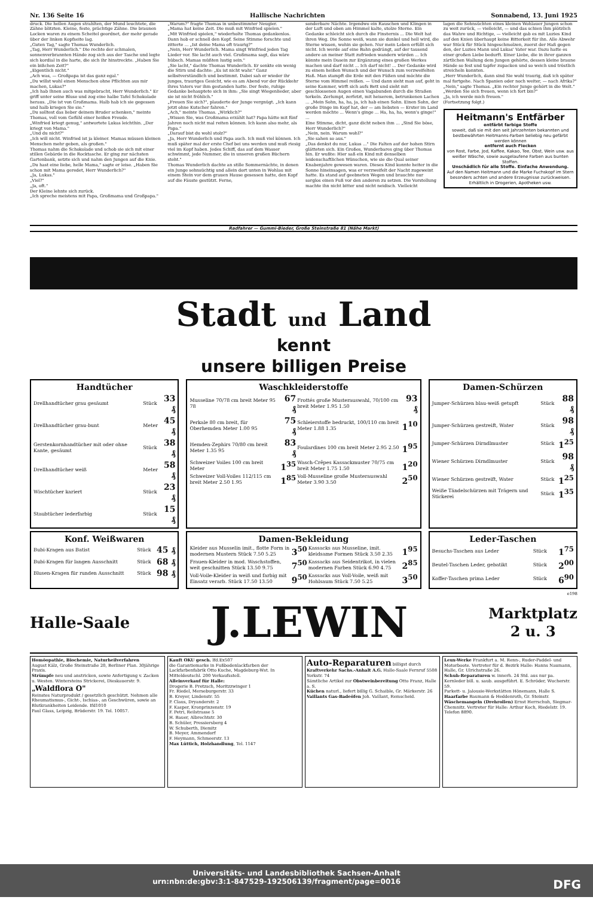Nr. 136 Seite 16 Hallische Nachrichten Sonnabend, 13. Juni 1925
druck. Die hellen Augen strahlten, der Mund leuchtete, die Zähne blitzten. Kleine, feste, prächtige Zähne. Die braunen Locken waren zu einem Scheitel geordnet, der mehr gerade über der linken Kopfseite lag.
„Guten Tag," sagte Thomas Wunderlich.
„Tag, Herr Wunderlich." Die rechte der schmalen, sonnenverbrannten Hände zog sich aus der Tasche und legte sich kordial in die harte, die sich ihr hinstreckte. „Haben Sie ein bißchen Zeit?"
„Eigentlich nicht."
„Ach was, — Großpapa ist das ganz egal."
„Du willst wohl einen Menschen ohne Pflichten aus mir machen, Lukas?"
„Ich hab Ihnen auch was mitgebracht, Herr Wunderlich." Er griff unter seine Bluse und zog eine halbe Tafel Schokolade heraus. „Die ist von Großmama. Halb hab ich sie gegessen und halb kriegen Sie sie."
„Du solltest das lieber deinem Bruder schenken," meinte Thomas, voll vom Gefühl einer heißen Freude.
„Winfried kriegt genug," antwortete Lukas leichthin. „Der kriegt von Mama."
„Und du nicht?"
„Ich will nicht. Winfried ist ja kleiner. Mamas müssen kleinen Menschen mehr geben, als großen."
Thomas nahm die Schokolade und schob sie sich mit einer stillen Gebärde in die Rocktasche. Er ging zur nächsten Gartenbank, setzte sich und nahm den Jungen auf die Knie.
„Du hast eine liebe, helle Mama," sagte er leise. „Haben Sie schon mit Mama geredet, Herr Wunderlich?"
„Ja, Lukas."
„Viel?"
„Ja, oft."
Der Kleine lehnte sich zurück.
„Ich spreche meistens mit Papa, Großmama und Großpapa."
„Warum?" fragte Thomas in unbestimmter Neugier.
„Mama hat keine Zeit. Die muß mit Winfried spielen."
„Mit Winfried spielen," wiederholte Thomas gedankenlos. Dann hob er schnell den Kopf. Seine Stimme forschte und zitterte ... „Ist deine Mama oft traurig?"
„Nein, Herr Wunderlich. Mama singt Winfried jeden Tag Lieder vor. Sie lacht auch viel. Großmama sagt, das wäre hübsch. Mamas müßten lustig sein."
„Sie lacht," dachte Thomas Wunderlich. Er senkte ein wenig die Stirn und dachte: „Es ist nicht wahr." Ganz selbstverständlich und bestimmt. Dabei sah er wieder ihr junges, trauriges Gesicht, wie es am Abend vor der Rückkehr ihres Vaters vor ihm gestanden hatte. Der feste, ruhige Gedanke behauptete sich in ihm: „Sie singt Wiegenlieder, aber sie ist nicht fröhlich."
„Freuen Sie sich?", plauderte der Junge vergnügt. „Ich kann jetzt ohne Kutscher fahren."
„Ach," meinte Thomas. „Wirklich?"
„Wissen Sie, was Großmama erzählt hat? Papa hätte mit fünf Jahren noch nicht mal reiten können. Ich kann also mehr, als Papa."
„Darauf bist du wohl stolz?"
„Ja, Herr Wunderlich und Papa auch. Ich muß viel können. Ich muß später mal der erste Chef bei uns werden und muß riesig viel im Kopf haben. Jedes Schiff, das auf dem Wasser schwimmt, jede Nummer, die in unseren großen Büchern steht."
Thomas Wunderlich dachte an stille Sommernächte, in denen ein Junge sehnsüchtig und allein dort unten in Wohlau mit einem Stein vor dem grauen Hause gesessen hatte, den Kopf auf die Fäuste gestützt. Ferne,
sonderbare Nächte. Irgendwo ein Rauschen und Klingen in der Luft und oben am Himmel kalte, stolze Sterne. Ein Gedanke schleicht sich durch die Finsternis ... Die Welt hat ihren Weg. Die Sonne weiß, wann sie dunkel und hell wird, die Sterne wissen, wohin sie gehen. Nur mein Leben erfüllt sich nicht. Ich werde auf eine Bahn gedrängt, auf der tausend andere an meiner Statt zufrieden wandern würden ... Ich könnte mein Dasein zur Ergänzung eines großen Werkes machen und darf nicht ... Ich darf nicht! ... Der Gedanke wird zu einem heißen Wunsch und der Wunsch zum verzweifelten Haß. Man stampft die Erde mit den Füßen und möchte die Sterne vom Himmel reißen. — Und dann sieht man auf, geht in seine Kammer, wirft sich aufs Bett und sieht mit geschlossenen Augen einen Vagabunden durch die Straßen torkeln. Zerlumpt, zerfetzt, mit heiserem, betrunkenen Lachen ... „Mein Sohn, ha, ha, ja, ich hab einen Sohn. Einen Sohn, der große Dinge im Kopf hat, der — am liebsten — Erster im Land werden möchte ... Wenn's ginge ... Ha, ha, ha, wenn's ginge!" ...
Eine Stimme, dicht, ganz dicht neben ihm ... „Sind Sie böse, Herr Wunderlich?"
„Nein, nein. Warum wohl?"
„Sie sahen so aus."
„Das denkst du nur, Lukas ..." Die Falten auf der hohen Stirn glätteten sich. Ein Großes, Wunderbares ging über Thomas hin. Er wußte: Hier saß ein Kind mit denselben leidenschaftlichen Wünschen, wie sie die Qual seiner Knabenjahre gewesen waren. Dieses Kind konnte heiter in die Sonne hineinsagen, was er verzweifelt der Nacht zugeweint hatte. Es stand auf geebneten Wegen und brauchte nur sorglos einen Fuß vor den anderen zu setzen. Die Vorstellung machte ihn nicht bitter und nicht neidisch. Vielleicht
lagen die Sehnsüchten eines kleinen Wohlauer Jungen schon zu weit zurück, — vielleicht, — und das schien ihm plötzlich das Wahre und Richtige, — vielleicht gab es mit Luzies Kind auf den Knien überhaupt keine Bitterkeit für ihn. Alle Abwehr war Stück für Stück hingeschmolzen, zuerst der Haß gegen den, der Luzies Mann und Lukas' Vater war. Dazu hatte es einer großen Liebe bedurft. Einer Liebe, die in ihrer ganzen zärtlichen Wallung dem Jungen gehörte, dessen kleine braune Hände so fest und tapfer zupacken und so weich und tröstlich streicheln konnten.
„Herr Wunderlich, dann sind Sie wohl traurig, daß ich später mal fortgehe. Nach Spanien oder noch weiter, — nach Afrika?"
„Nein," sagte Thomas. „Ein rechter Junge gehört in die Welt."
„Werden Sie sich freuen, wenn ich fort bin?"
„Ja, ich werde mich freuen."
(Fortsetzung folgt.)
Heitmann's Entfärber
entfärbt farbige Stoffe
soweit, daß sie mit den seit Jahrzehnten bekannten und bestbewährten Heitmanns-Farben beliebig neu gefärbt werden können
entfernt auch Flecken
von Rost, Farbe, Jod, Kaffee, Kakao, Tee, Obst, Wein usw. aus weißer Wäsche, sowie ausgelaufene Farben aus bunten Stoffen.
Unschädlich für alle Stoffe. Einfache Anwendung.
Auf den Namen Heitmann und die Marke Fuchskopf im Stern besonders achten und andere Erzeugnisse zurückweisen. Erhältlich in Drogerien, Apotheken usw.
Radfahrer — Gummi-Bieder, Große Steinstraße 81 (Nähe Markt)
Stadt und Land
kennt
unsere billigen Preise
Handtücher
| Drellhandtücher grau gesäumt | Stück | 33 ₰ |
| Drellhandtücher grau-bunt | Meter | 45 ₰ |
| Gerstenkornhandtücher mit oder ohne Kante, gesäumt | Stück | 38 ₰ |
| Drellhandtücher weiß | Meter | 58 ₰ |
| Wischtücher kariert | Stück | 23 ₰ |
| Staubtücher lederfarbig | Stück | 15 ₰ |
Waschkleiderstoffe
| Musseline 70/78 cm breit Meter 95 78 | 67 ₰ | Frottés große Musterauswahl, 70/100 cm breit Meter 1.95 1.50 | 93 ₰ |
| Perkale 80 cm breit, für Oberhemden Meter 1.00 95 | 75 ₰ | Schleierstoffe bedruckt, 100/110 cm breit Meter 1.88 1.35 | 1<sup>10</sup> |
| Hemden-Zephirs 70/80 cm breit Meter 1.35 95 | 83 ₰ | Foulardines 100 cm breit Meter 2.95 2.50 | 1<sup>95</sup> |
| Schweizer Voiles 100 cm breit Meter | 1<sup>35</sup> | Wasch-Crêpes Kassackmuster 70/75 cm breit Meter 1.75 1.50 | 1<sup>20</sup> |
| Schweizer Voll-Voiles 112/115 cm breit Meter 2.50 1.95 | 1<sup>85</sup> | Voll-Musseline große Musterauswahl Meter 3.90 3.50 | 2<sup>50</sup> |
Damen-Schürzen
| Jumper-Schürzen blau-weiß getupft | Stück | 88 ₰ |
| Jumper-Schürzen gestreift, Water | Stück | 98 ₰ |
| Jumper-Schürzen Dirndlmuster | Stück | 1<sup>25</sup> |
| Wiener Schürzen Dirndlmuster | Stück | 98 ₰ |
| Wiener Schürzen gestreift, Water | Stück | 1<sup>25</sup> |
| Weiße Tändelschürzen mit Trägern und Stickerei | Stück | 1<sup>35</sup> |
Konf. Weißwaren
| Bubi-Kragen aus Batist | Stück | 45 ₰ |
| Bubi-Kragen für langen Ausschnitt | Stück | 68 ₰ |
| Blusen-Kragen für runden Ausschnitt | Stück | 98 ₰ |
Damen-Bekleidung
| Kleider aus Musselin imit., flotte Form in modernen Mustern Stück 7.50 5.25 | 3<sup>50</sup> | Kassacks aus Musseline, imit. kleidsame Formen Stück 3.50 2.35 | 1<sup>95</sup> |
| Frauen-Kleider in mod. Waschstoffen, weit geschnitten Stück 13.50 9.75 | 7<sup>50</sup> | Kassacks aus Seidentrikot, in vielen modernen Farben Stück 6.90 4.75 | 2<sup>85</sup> |
| Voll-Voile-Kleider in weiß und farbig mit Einsatz verarb. Stück 17.50 13.50 | 9<sup>50</sup> | Kassacks aus Voll-Voile, weiß mit Hohlsaum Stück 7.50 5.25 | 3<sup>50</sup> |
Leder-Taschen
| Besuchs-Taschen aus Leder | Stück | 1<sup>75</sup> |
| Beutel-Taschen Leder, gebatikt | Stück | 2<sup>00</sup> |
| Koffer-Taschen prima Leder | Stück | 6<sup>90</sup> |
e198
Halle-Saale J.LEWIN Marktplatz
2 u. 3
Homöopathie, Biochemie, Naturheilverfahren
August Kälz, Große Steinstraße 20, Berliner Plan. 30jährige Praxis.
Strümpfe neu und anstricken, sowie Anfertigung v. Zacken u. Westen. Wintersteins Strickerei, Dieskauerstr. 9.
„Waldflora O"
Reinstes Naturprodukt / gesetzlich geschützt. Nehmen alle Rheumatismus-, Gicht-, Ischias-, an Geschwüren, sowie an Blutkrankheiten Leidende. Ifd1010
Paul Glass, Leipzig, Brüderstr. 19. Tel. 10057.
Kauft OKU gesch. lfd.Ex507
die Garantiemarke in Fußbodenlackfarben der Lackfarbenfabrik Otto Kuche, Magdeburg-Wst. In Mitteldeutschl. 200 Verkaufsstell.
Alleinverkauf für Halle:
Drogerie B. Pretzsch, Moritzzwinger 1
Fr. Riedel, Merseburgerstr. 33
B. Kreyer, Lindenstr. 55
P. Claus, Dryanderstr. 2
F. Kasper, Kronprinzenstr. 19
F. Petri, Reilstrasse 5
H. Bauer, Albrechtstr. 30
B. Schüler, Pressiersberg 4
W. Schuberth, Diemitz
B. Meyer, Ammendorf
F. Heymann, Schmeerstr. 13
Max Lüttich, Holzhandlung, Tel. 1147
Auto-Reparaturen billigst durch
Kraftverkehr Sachs.-Anhalt A.G. Halle-Saale Fernruf 5508 Yorkstr. 74
Sämtliche Artikel zur Obstweinbereitung Otto Franz, Halle a. S.
Küchen naturl., liefert billig G. Schaible, Gr. Märkerstr. 26
Vaillants Gas-Badeöfen Joh. Vaillant, Remscheid.
Leux-Werke Frankfurt a. M. Renn-, Ruder-Paddel- und Motorboote. Vertreter für d. Bezirk Halle: Hanns Naumann, Halle, Gr. Ulrichstraße 26.
Schuh-Reparaturen w. innerh. 24 Std. aus nur pa. Kernleder bill. u. saub. ausgeführt. E. Schröder, Wucherstr. 59.
Parkett- u. Jalousie-Werkstätten Hönemann, Halle S.
Haarfarbe Baumann & Heddenroth, Gr. Steinstr.
Wäschemangeln (Drehrollen) Ernst Herrschuh, Siegmar-Chemnitz. Vertreter für Halle: Arthur Koch, Riedelstr. 19. Telefon 8890.
Universitäts- und Landesbibliothek Sachsen-Anhalt
urn:nbn:de:gbv:3:1-847529-192506139/fragment/page=0016 DFG